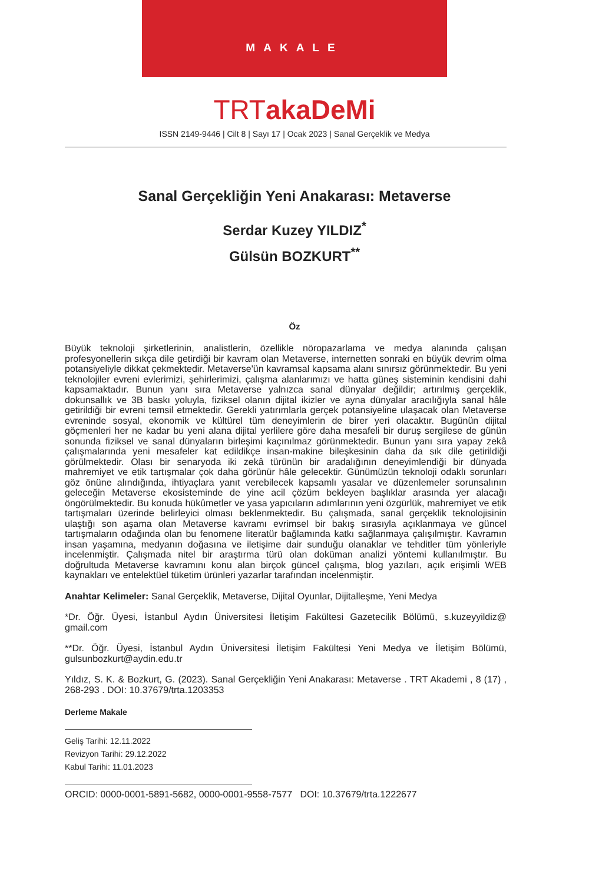MAKALE
TRTakaDeMi
ISSN 2149-9446 | Cilt 8 | Sayı 17 | Ocak 2023 | Sanal Gerçeklik ve Medya
Sanal Gerçekliğin Yeni Anakarası: Metaverse
Serdar Kuzey YILDIZ<sup>*</sup>
Gülsün BOZKURT<sup>**</sup>
Öz
Büyük teknoloji şirketlerinin, analistlerin, özellikle nöropazarlama ve medya alanında çalışan profesyonellerin sıkça dile getirdiği bir kavram olan Metaverse, internetten sonraki en büyük devrim olma potansiyeliyle dikkat çekmektedir. Metaverse'ün kavramsal kapsama alanı sınırsız görünmektedir. Bu yeni teknolojiler evreni evlerimizi, şehirlerimizi, çalışma alanlarımızı ve hatta güneş sisteminin kendisini dahi kapsamaktadır. Bunun yanı sıra Metaverse yalnızca sanal dünyalar değildir; artırılmış gerçeklik, dokunsallık ve 3B baskı yoluyla, fiziksel olanın dijital ikizler ve ayna dünyalar aracılığıyla sanal hâle getirildiği bir evreni temsil etmektedir. Gerekli yatırımlarla gerçek potansiyeline ulaşacak olan Metaverse evreninde sosyal, ekonomik ve kültürel tüm deneyimlerin de birer yeri olacaktır. Bugünün dijital göçmenleri her ne kadar bu yeni alana dijital yerlilere göre daha mesafeli bir duruş sergilese de günün sonunda fiziksel ve sanal dünyaların birleşimi kaçınılmaz görünmektedir. Bunun yanı sıra yapay zekâ çalışmalarında yeni mesafeler kat edildikçe insan-makine bileşkesinin daha da sık dile getirildiği görülmektedir. Olası bir senaryoda iki zekâ türünün bir aradalığının deneyimlendiği bir dünyada mahremiyet ve etik tartışmalar çok daha görünür hâle gelecektir. Günümüzün teknoloji odaklı sorunları göz önüne alındığında, ihtiyaçlara yanıt verebilecek kapsamlı yasalar ve düzenlemeler sorunsalının geleceğin Metaverse ekosisteminde de yine acil çözüm bekleyen başlıklar arasında yer alacağı öngörülmektedir. Bu konuda hükûmetler ve yasa yapıcıların adımlarının yeni özgürlük, mahremiyet ve etik tartışmaları üzerinde belirleyici olması beklenmektedir. Bu çalışmada, sanal gerçeklik teknolojisinin ulaştığı son aşama olan Metaverse kavramı evrimsel bir bakış sırasıyla açıklanmaya ve güncel tartışmaların odağında olan bu fenomene literatür bağlamında katkı sağlanmaya çalışılmıştır. Kavramın insan yaşamına, medyanın doğasına ve iletişime dair sunduğu olanaklar ve tehditler tüm yönleriyle incelenmiştir. Çalışmada nitel bir araştırma türü olan doküman analizi yöntemi kullanılmıştır. Bu doğrultuda Metaverse kavramını konu alan birçok güncel çalışma, blog yazıları, açık erişimli WEB kaynakları ve entelektüel tüketim ürünleri yazarlar tarafından incelenmiştir.
Anahtar Kelimeler: Sanal Gerçeklik, Metaverse, Dijital Oyunlar, Dijitalleşme, Yeni Medya
*Dr. Öğr. Üyesi, İstanbul Aydın Üniversitesi İletişim Fakültesi Gazetecilik Bölümü, s.kuzeyyildiz@ gmail.com
**Dr. Öğr. Üyesi, İstanbul Aydın Üniversitesi İletişim Fakültesi Yeni Medya ve İletişim Bölümü, gulsunbozkurt@aydin.edu.tr
Yıldız, S. K. & Bozkurt, G. (2023). Sanal Gerçekliğin Yeni Anakarası: Metaverse . TRT Akademi , 8 (17) , 268-293 . DOI: 10.37679/trta.1203353
Derleme Makale
Geliş Tarihi: 12.11.2022
Revizyon Tarihi: 29.12.2022
Kabul Tarihi: 11.01.2023
ORCID: 0000-0001-5891-5682, 0000-0001-9558-7577 DOI: 10.37679/trta.1222677